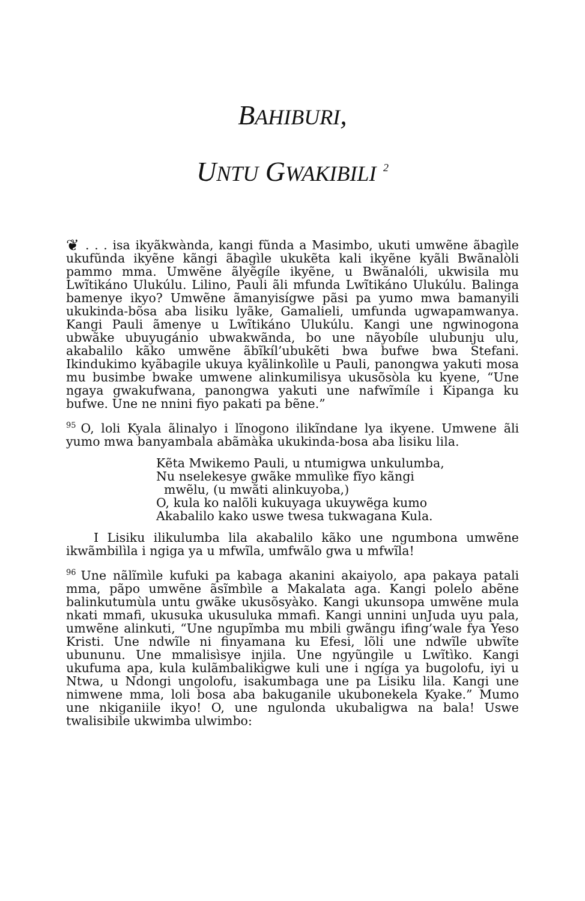BAHIBURI,
UNTU GWAKIBILI <sup>2</sup>
❦. . . isa ikyãkwànda, kangi fũnda a Masimbo, ukuti umwẽne ãbagìle ukufũnda ikyẽne kãngi ãbagìle ukukẽta kali ikyẽne kyãli Bwãnalòli pammo mma. Umwẽne ãlyẽgíle ikyẽne, u Bwãnalóli, ukwisila mu Lwĩtikáno Ulukúlu. Lilino, Pauli ãli mfunda Lwĩtikáno Ulukúlu. Balinga bamenye ikyo? Umwẽne ãmanyisígwe pãsi pa yumo mwa bamanyili ukukinda-bõsa aba lisiku lyãke, Gamalieli, umfunda ugwapamwanya. Kangi Pauli ãmenye u Lwĩtikáno Ulukúlu. Kangi une ngwinogona ubwãke ubuyugánio ubwakwãnda, bo une nãyobíle ulubunju ulu, akabalilo kãko umwẽne ãbĩkíl’ubukẽti bwa bufwe bwa Stefani. Ikindukimo kyãbagile ukuya kyãlinkolìle u Pauli, panongwa yakuti mosa mu busimbe bwake umwene alinkumilisya ukusõsòla ku kyene, “Une ngaya gwakufwana, panongwa yakuti une nafwĩmíle i Kipanga ku bufwe. Une ne nnini fiyo pakati pa bẽne.”
95 O, loli Kyala ãlinalyo i lĩnogono ilikĩndane lya ikyene. Umwene ãli yumo mwa banyambala abãmàka ukukinda-bosa aba lisiku lila.
Kẽta Mwikemo Pauli, u ntumigwa unkulumba,
Nu nselekesye gwãke mmulìke fĩyo kãngi
mwẽlu, (u mwãti alinkuyoba,)
O, kula ko nalõli kukuyaga ukuywẽga kumo
Akabalilo kako uswe twesa tukwagana Kula.
I Lisiku ilikulumba lila akabalilo kãko une ngumbona umwẽne ikwãmbilìla i ngiga ya u mfwĩla, umfwãlo gwa u mfwĩla!
96 Une nãlĩmìle kufuki pa kabaga akanini akaiyolo, apa pakaya patali mma, pãpo umwẽne ãsĩmbìle a Makalata aga. Kangi polelo abẽne balinkutumùla untu gwãke ukusõsyàko. Kangi ukunsopa umwẽne mula nkati mmafi, ukusuka ukusuluka mmafi. Kangi unnini unJuda uyu pala, umwẽne alinkuti, “Une ngupĩmba mu mbili gwãngu ifing’wale fya Yeso Kristi. Une ndwĩle ni finyamana ku Efesi, lõli une ndwĩle ubwĩte ubununu. Une mmalisìsye injila. Une ngyũngìle u Lwĩtìko. Kangi ukufuma apa, kula kulãmbalikìgwe kuli une i ngíga ya bugolofu, iyi u Ntwa, u Ndongi ungolofu, isakumbaga une pa Lisiku lila. Kangi une nimwene mma, loli bosa aba bakuganile ukubonekela Kyake.” Mumo une nkiganiile ikyo! O, une ngulonda ukubaligwa na bala! Uswe twalisibile ukwimba ulwimbo: